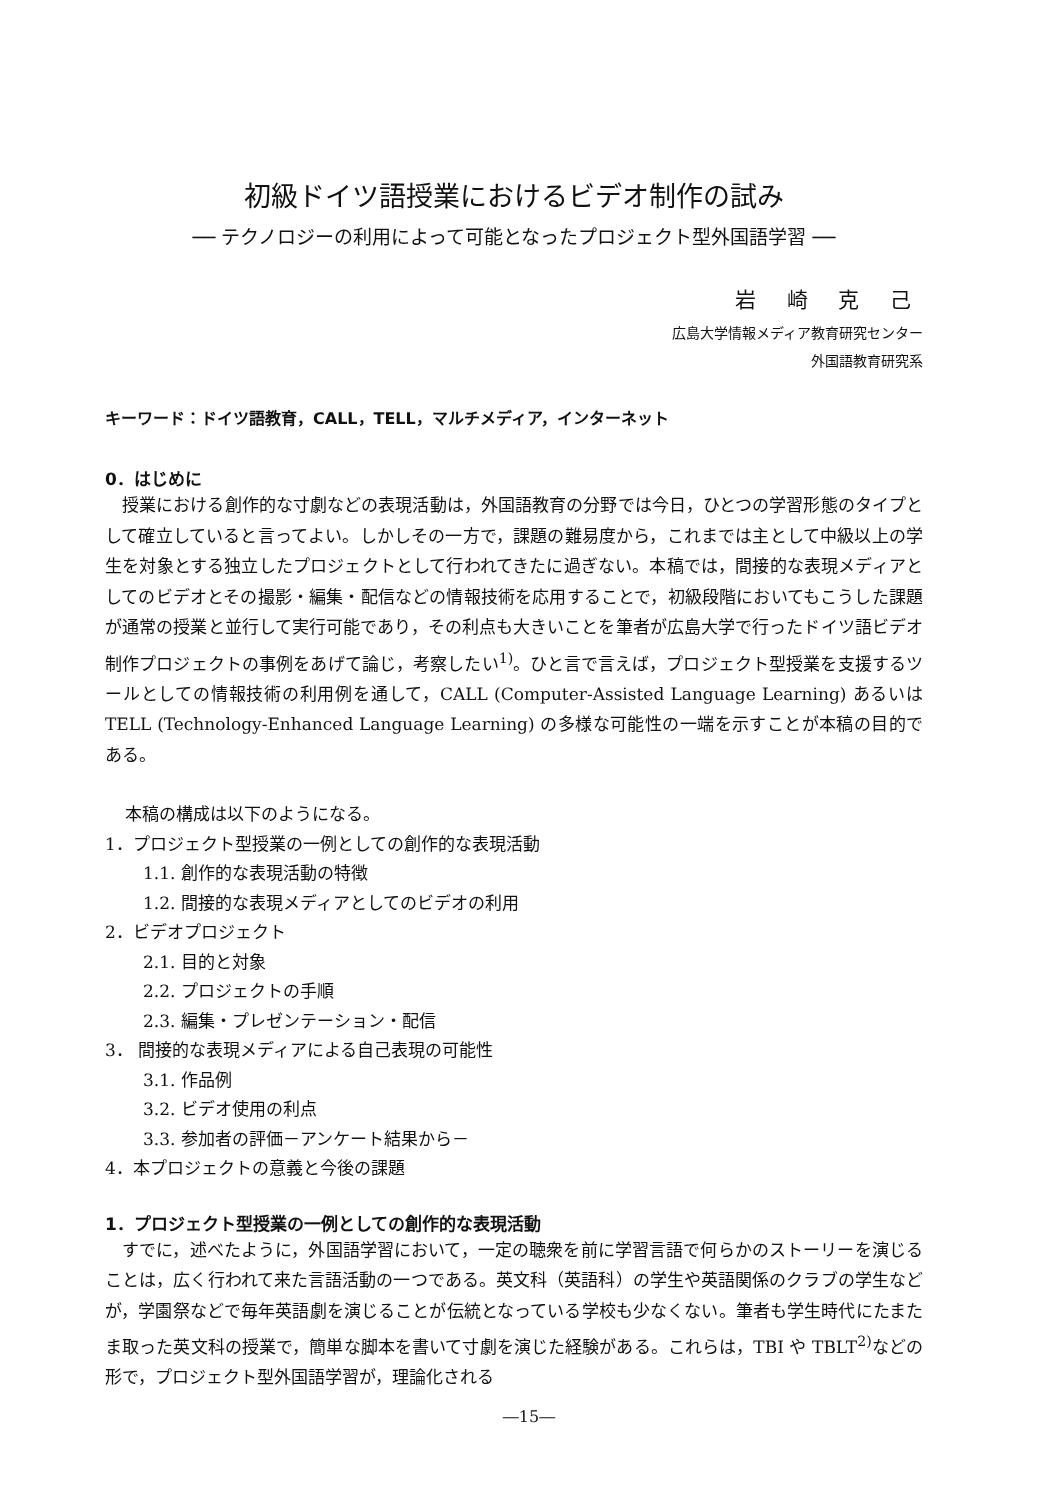初級ドイツ語授業におけるビデオ制作の試み
── テクノロジーの利用によって可能となったプロジェクト型外国語学習 ──
岩 崎 克 己
広島大学情報メディア教育研究センター
外国語教育研究系
キーワード：ドイツ語教育，CALL，TELL，マルチメディア，インターネット
0．はじめに
授業における創作的な寸劇などの表現活動は，外国語教育の分野では今日，ひとつの学習形態のタイプとして確立していると言ってよい。しかしその一方で，課題の難易度から，これまでは主として中級以上の学生を対象とする独立したプロジェクトとして行われてきたに過ぎない。本稿では，間接的な表現メディアとしてのビデオとその撮影・編集・配信などの情報技術を応用することで，初級段階においてもこうした課題が通常の授業と並行して実行可能であり，その利点も大きいことを筆者が広島大学で行ったドイツ語ビデオ制作プロジェクトの事例をあげて論じ，考察したい<sup>1)</sup>。ひと言で言えば，プロジェクト型授業を支援するツールとしての情報技術の利用例を通して，CALL (Computer-Assisted Language Learning) あるいは TELL (Technology-Enhanced Language Learning) の多様な可能性の一端を示すことが本稿の目的である。
本稿の構成は以下のようになる。
1．プロジェクト型授業の一例としての創作的な表現活動
1.1. 創作的な表現活動の特徴
1.2. 間接的な表現メディアとしてのビデオの利用
2．ビデオプロジェクト
2.1. 目的と対象
2.2. プロジェクトの手順
2.3. 編集・プレゼンテーション・配信
3． 間接的な表現メディアによる自己表現の可能性
3.1. 作品例
3.2. ビデオ使用の利点
3.3. 参加者の評価－アンケート結果から－
4．本プロジェクトの意義と今後の課題
1．プロジェクト型授業の一例としての創作的な表現活動
すでに，述べたように，外国語学習において，一定の聴衆を前に学習言語で何らかのストーリーを演じることは，広く行われて来た言語活動の一つである。英文科（英語科）の学生や英語関係のクラブの学生などが，学園祭などで毎年英語劇を演じることが伝統となっている学校も少なくない。筆者も学生時代にたまたま取った英文科の授業で，簡単な脚本を書いて寸劇を演じた経験がある。これらは，TBI や TBLT<sup>2)</sup>などの形で，プロジェクト型外国語学習が，理論化される
―15―